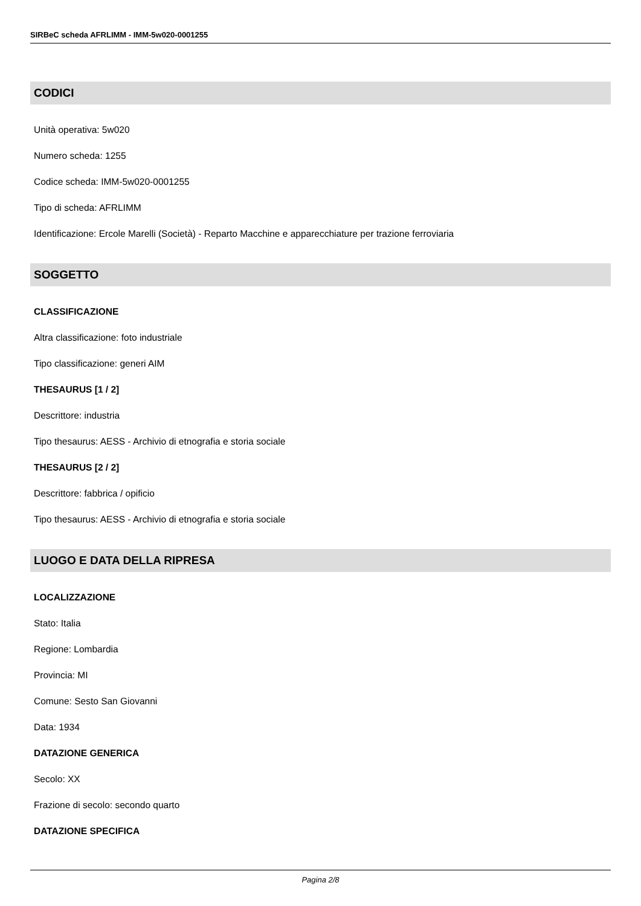SIRBeC scheda AFRLIMM - IMM-5w020-0001255
CODICI
Unità operativa: 5w020
Numero scheda: 1255
Codice scheda: IMM-5w020-0001255
Tipo di scheda: AFRLIMM
Identificazione: Ercole Marelli (Società) - Reparto Macchine e apparecchiature per trazione ferroviaria
SOGGETTO
CLASSIFICAZIONE
Altra classificazione: foto industriale
Tipo classificazione: generi AIM
THESAURUS [1 / 2]
Descrittore: industria
Tipo thesaurus: AESS - Archivio di etnografia e storia sociale
THESAURUS [2 / 2]
Descrittore: fabbrica / opificio
Tipo thesaurus: AESS - Archivio di etnografia e storia sociale
LUOGO E DATA DELLA RIPRESA
LOCALIZZAZIONE
Stato: Italia
Regione: Lombardia
Provincia: MI
Comune: Sesto San Giovanni
Data: 1934
DATAZIONE GENERICA
Secolo: XX
Frazione di secolo: secondo quarto
DATAZIONE SPECIFICA
Pagina 2/8